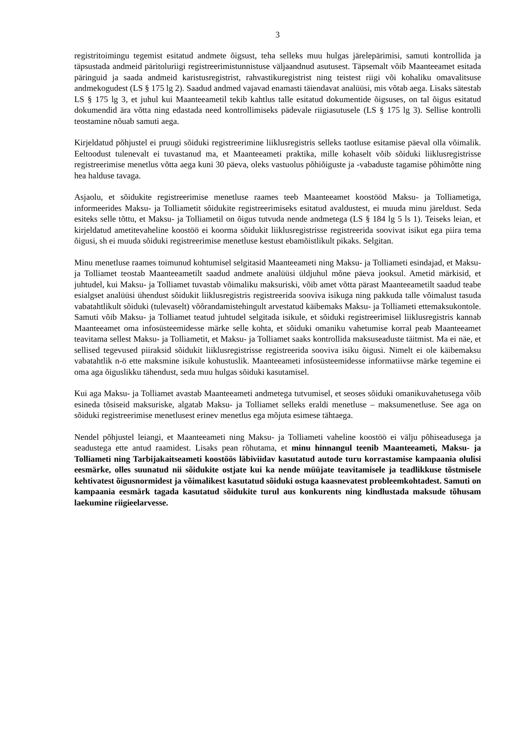3
registritoimingu tegemist esitatud andmete õigsust, teha selleks muu hulgas järelepärimisi, samuti kontrollida ja täpsustada andmeid päritoluriigi registreerimistunnistuse väljaandnud asutusest. Täpsemalt võib Maanteeamet esitada päringuid ja saada andmeid karistusregistrist, rahvastikuregistrist ning teistest riigi või kohaliku omavalitsuse andmekogudest (LS § 175 lg 2). Saadud andmed vajavad enamasti täiendavat analüüsi, mis võtab aega. Lisaks sätestab LS § 175 lg 3, et juhul kui Maanteeametil tekib kahtlus talle esitatud dokumentide õigsuses, on tal õigus esitatud dokumendid ära võtta ning edastada need kontrollimiseks pädevale riigiasutusele (LS § 175 lg 3). Sellise kontrolli teostamine nõuab samuti aega.
Kirjeldatud põhjustel ei pruugi sõiduki registreerimine liiklusregistris selleks taotluse esitamise päeval olla võimalik. Eeltoodust tulenevalt ei tuvastanud ma, et Maanteeameti praktika, mille kohaselt võib sõiduki liiklusregistrisse registreerimise menetlus võtta aega kuni 30 päeva, oleks vastuolus põhiõiguste ja -vabaduste tagamise põhimõtte ning hea halduse tavaga.
Asjaolu, et sõidukite registreerimise menetluse raames teeb Maanteeamet koostööd Maksu- ja Tolliametiga, informeerides Maksu- ja Tolliametit sõidukite registreerimiseks esitatud avaldustest, ei muuda minu järeldust. Seda esiteks selle tõttu, et Maksu- ja Tolliametil on õigus tutvuda nende andmetega (LS § 184 lg 5 ls 1). Teiseks leian, et kirjeldatud ametitevaheline koostöö ei koorma sõidukit liiklusregistrisse registreerida soovivat isikut ega piira tema õigusi, sh ei muuda sõiduki registreerimise menetluse kestust ebamõistlikult pikaks. Selgitan.
Minu menetluse raames toimunud kohtumisel selgitasid Maanteeameti ning Maksu- ja Tolliameti esindajad, et Maksu- ja Tolliamet teostab Maanteeametilt saadud andmete analüüsi üldjuhul mõne päeva jooksul. Ametid märkisid, et juhtudel, kui Maksu- ja Tolliamet tuvastab võimaliku maksuriski, võib amet võtta pärast Maanteeametilt saadud teabe esialgset analüüsi ühendust sõidukit liiklusregistris registreerida sooviva isikuga ning pakkuda talle võimalust tasuda vabatahtlikult sõiduki (tulevaselt) võõrandamistehingult arvestatud käibemaks Maksu- ja Tolliameti ettemaksukontole. Samuti võib Maksu- ja Tolliamet teatud juhtudel selgitada isikule, et sõiduki registreerimisel liiklusregistris kannab Maanteeamet oma infosüsteemidesse märke selle kohta, et sõiduki omaniku vahetumise korral peab Maanteeamet teavitama sellest Maksu- ja Tolliametit, et Maksu- ja Tolliamet saaks kontrollida maksuseaduste täitmist. Ma ei näe, et sellised tegevused piiraksid sõidukit liiklusregistrisse registreerida sooviva isiku õigusi. Nimelt ei ole käibemaksu vabatahtlik n-ö ette maksmine isikule kohustuslik. Maanteeameti infosüsteemidesse informatiivse märke tegemine ei oma aga õiguslikku tähendust, seda muu hulgas sõiduki kasutamisel.
Kui aga Maksu- ja Tolliamet avastab Maanteeameti andmetega tutvumisel, et seoses sõiduki omanikuvahetusega võib esineda tõsiseid maksuriske, algatab Maksu- ja Tolliamet selleks eraldi menetluse – maksumenetluse. See aga on sõiduki registreerimise menetlusest erinev menetlus ega mõjuta esimese tähtaega.
Nendel põhjustel leiangi, et Maanteeameti ning Maksu- ja Tolliameti vaheline koostöö ei välju põhiseadusega ja seadustega ette antud raamidest. Lisaks pean rõhutama, et minu hinnangul teenib Maanteeameti, Maksu- ja Tolliameti ning Tarbijakaitseameti koostöös läbiviidav kasutatud autode turu korrastamise kampaania olulisi eesmärke, olles suunatud nii sõidukite ostjate kui ka nende müüjate teavitamisele ja teadlikkuse tõstmisele kehtivatest õigusnormidest ja võimalikest kasutatud sõiduki ostuga kaasnevatest probleemkohtadest. Samuti on kampaania eesmärk tagada kasutatud sõidukite turul aus konkurents ning kindlustada maksude tõhusam laekumine riigieelarvesse.